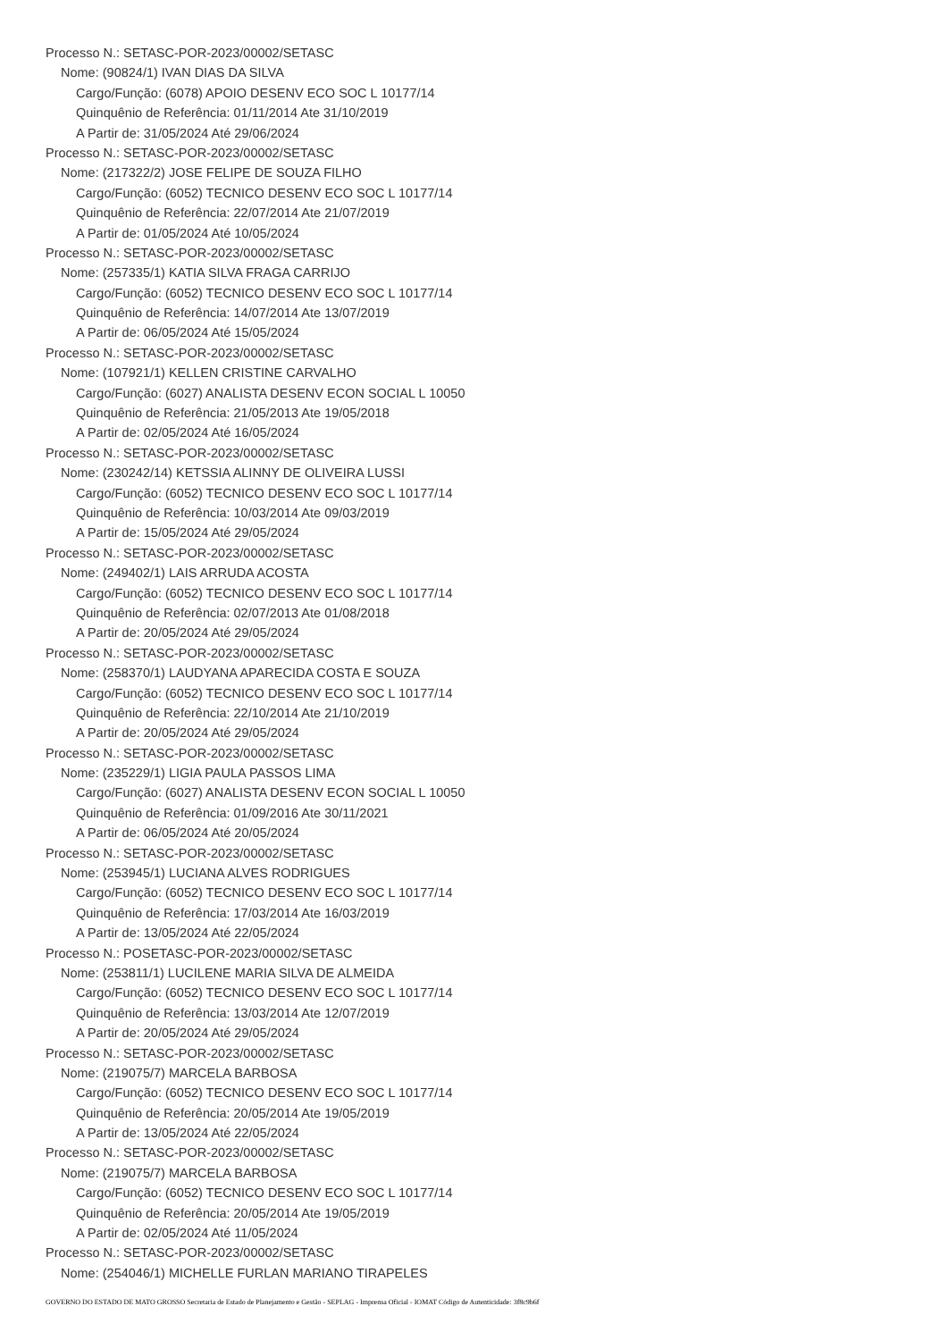Processo N.: SETASC-POR-2023/00002/SETASC
Nome: (90824/1) IVAN DIAS DA SILVA
Cargo/Função: (6078) APOIO DESENV ECO SOC L 10177/14
Quinquênio de Referência: 01/11/2014 Ate 31/10/2019
A Partir de: 31/05/2024 Até 29/06/2024
Processo N.: SETASC-POR-2023/00002/SETASC
Nome: (217322/2) JOSE FELIPE DE SOUZA FILHO
Cargo/Função: (6052) TECNICO DESENV ECO SOC L 10177/14
Quinquênio de Referência: 22/07/2014 Ate 21/07/2019
A Partir de: 01/05/2024 Até 10/05/2024
Processo N.: SETASC-POR-2023/00002/SETASC
Nome: (257335/1) KATIA SILVA FRAGA CARRIJO
Cargo/Função: (6052) TECNICO DESENV ECO SOC L 10177/14
Quinquênio de Referência: 14/07/2014 Ate 13/07/2019
A Partir de: 06/05/2024 Até 15/05/2024
Processo N.: SETASC-POR-2023/00002/SETASC
Nome: (107921/1) KELLEN CRISTINE CARVALHO
Cargo/Função: (6027) ANALISTA DESENV ECON SOCIAL L 10050
Quinquênio de Referência: 21/05/2013 Ate 19/05/2018
A Partir de: 02/05/2024 Até 16/05/2024
Processo N.: SETASC-POR-2023/00002/SETASC
Nome: (230242/14) KETSSIA ALINNY DE OLIVEIRA LUSSI
Cargo/Função: (6052) TECNICO DESENV ECO SOC L 10177/14
Quinquênio de Referência: 10/03/2014 Ate 09/03/2019
A Partir de: 15/05/2024 Até 29/05/2024
Processo N.: SETASC-POR-2023/00002/SETASC
Nome: (249402/1) LAIS ARRUDA ACOSTA
Cargo/Função: (6052) TECNICO DESENV ECO SOC L 10177/14
Quinquênio de Referência: 02/07/2013 Ate 01/08/2018
A Partir de: 20/05/2024 Até 29/05/2024
Processo N.: SETASC-POR-2023/00002/SETASC
Nome: (258370/1) LAUDYANA APARECIDA COSTA E SOUZA
Cargo/Função: (6052) TECNICO DESENV ECO SOC L 10177/14
Quinquênio de Referência: 22/10/2014 Ate 21/10/2019
A Partir de: 20/05/2024 Até 29/05/2024
Processo N.: SETASC-POR-2023/00002/SETASC
Nome: (235229/1) LIGIA PAULA PASSOS LIMA
Cargo/Função: (6027) ANALISTA DESENV ECON SOCIAL L 10050
Quinquênio de Referência: 01/09/2016 Ate 30/11/2021
A Partir de: 06/05/2024 Até 20/05/2024
Processo N.: SETASC-POR-2023/00002/SETASC
Nome: (253945/1) LUCIANA ALVES RODRIGUES
Cargo/Função: (6052) TECNICO DESENV ECO SOC L 10177/14
Quinquênio de Referência: 17/03/2014 Ate 16/03/2019
A Partir de: 13/05/2024 Até 22/05/2024
Processo N.: POSETASC-POR-2023/00002/SETASC
Nome: (253811/1) LUCILENE MARIA SILVA DE ALMEIDA
Cargo/Função: (6052) TECNICO DESENV ECO SOC L 10177/14
Quinquênio de Referência: 13/03/2014 Ate 12/07/2019
A Partir de: 20/05/2024 Até 29/05/2024
Processo N.: SETASC-POR-2023/00002/SETASC
Nome: (219075/7) MARCELA BARBOSA
Cargo/Função: (6052) TECNICO DESENV ECO SOC L 10177/14
Quinquênio de Referência: 20/05/2014 Ate 19/05/2019
A Partir de: 13/05/2024 Até 22/05/2024
Processo N.: SETASC-POR-2023/00002/SETASC
Nome: (219075/7) MARCELA BARBOSA
Cargo/Função: (6052) TECNICO DESENV ECO SOC L 10177/14
Quinquênio de Referência: 20/05/2014 Ate 19/05/2019
A Partir de: 02/05/2024 Até 11/05/2024
Processo N.: SETASC-POR-2023/00002/SETASC
Nome: (254046/1) MICHELLE FURLAN MARIANO TIRAPELES
GOVERNO DO ESTADO DE MATO GROSSO Secretaria de Estado de Planejamento e Gestão - SEPLAG - Imprensa Oficial - IOMAT Código de Autenticidade: 3f8c9b6f